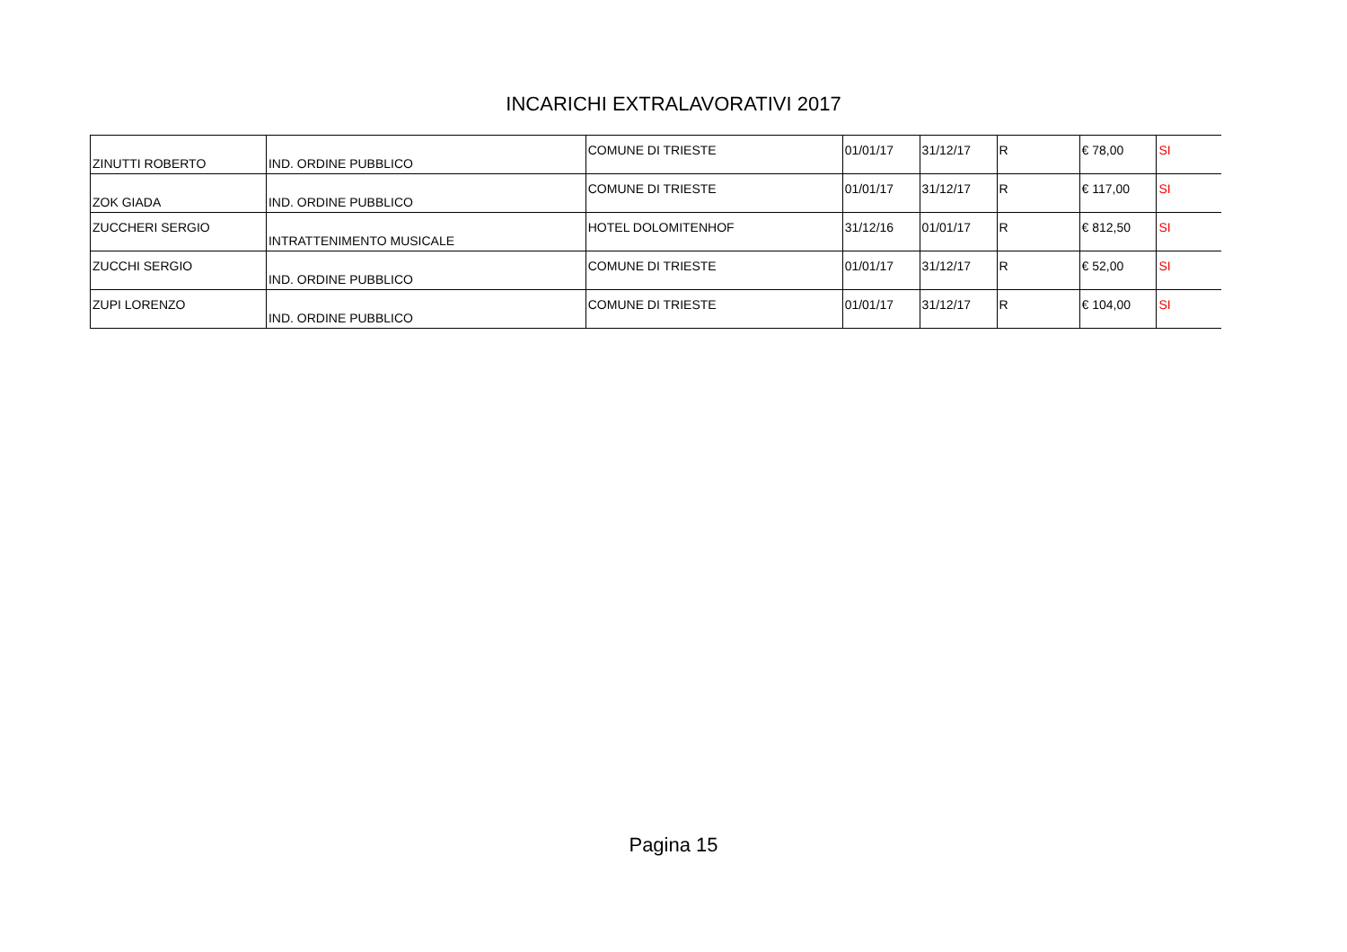INCARICHI EXTRALAVORATIVI 2017
| ZINUTTI ROBERTO | IND. ORDINE PUBBLICO | COMUNE DI TRIESTE | 01/01/17 | 31/12/17 | R | € 78,00 | SI |
| ZOK GIADA | IND. ORDINE PUBBLICO | COMUNE DI TRIESTE | 01/01/17 | 31/12/17 | R | € 117,00 | SI |
| ZUCCHERI SERGIO | INTRATTENIMENTO MUSICALE | HOTEL DOLOMITENHOF | 31/12/16 | 01/01/17 | R | € 812,50 | SI |
| ZUCCHI SERGIO | IND. ORDINE PUBBLICO | COMUNE DI TRIESTE | 01/01/17 | 31/12/17 | R | € 52,00 | SI |
| ZUPI LORENZO | IND. ORDINE PUBBLICO | COMUNE DI TRIESTE | 01/01/17 | 31/12/17 | R | € 104,00 | SI |
Pagina 15